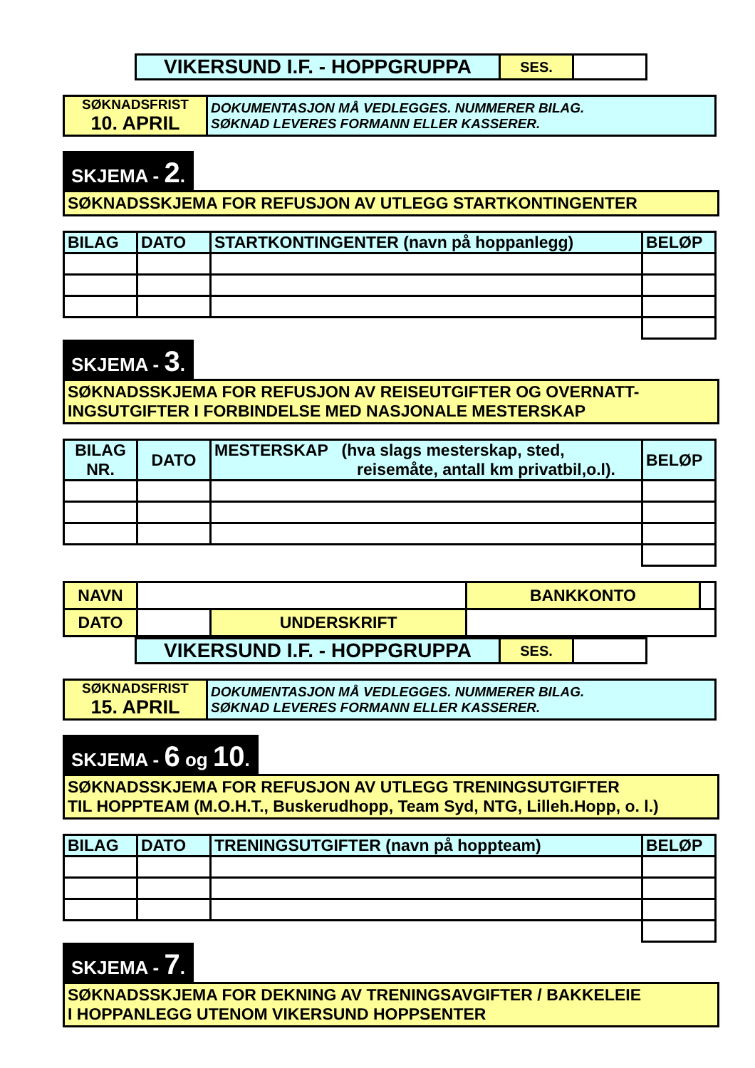| VIKERSUND I.F. - HOPPGRUPPA | SES. | |
| SØKNADSFRIST 10. APRIL | DOKUMENTASJON MÅ VEDLEGGES. NUMMERER BILAG. SØKNAD LEVERES FORMANN ELLER KASSERER. |
SKJEMA - 2.
SØKNADSSKJEMA FOR REFUSJON AV UTLEGG STARTKONTINGENTER
| BILAG | DATO | STARTKONTINGENTER (navn på hoppanlegg) | BELØP |
| --- | --- | --- | --- |
SKJEMA - 3.
SØKNADSSKJEMA FOR REFUSJON AV REISEUTGIFTER OG OVERNATT-
INGSUTGIFTER I FORBINDELSE MED NASJONALE MESTERSKAP
| BILAG NR. | DATO | MESTERSKAP (hva slags mesterskap, sted, reisemåte, antall km privatbil,o.l). | BELØP |
| --- | --- | --- | --- |
| NAVN | | | BANKKONTO | |
| DATO | | UNDERSKRIFT | | |
| VIKERSUND I.F. - HOPPGRUPPA | SES. | |
| SØKNADSFRIST 15. APRIL | DOKUMENTASJON MÅ VEDLEGGES. NUMMERER BILAG. SØKNAD LEVERES FORMANN ELLER KASSERER. |
SKJEMA - 6 og 10.
SØKNADSSKJEMA FOR REFUSJON AV UTLEGG TRENINGSUTGIFTER
TIL HOPPTEAM (M.O.H.T., Buskerudhopp, Team Syd, NTG, Lilleh.Hopp, o. l.)
| BILAG | DATO | TRENINGSUTGIFTER (navn på hoppteam) | BELØP |
| --- | --- | --- | --- |
SKJEMA - 7.
SØKNADSSKJEMA FOR DEKNING AV TRENINGSAVGIFTER / BAKKELEIE
I HOPPANLEGG UTENOM VIKERSUND HOPPSENTER